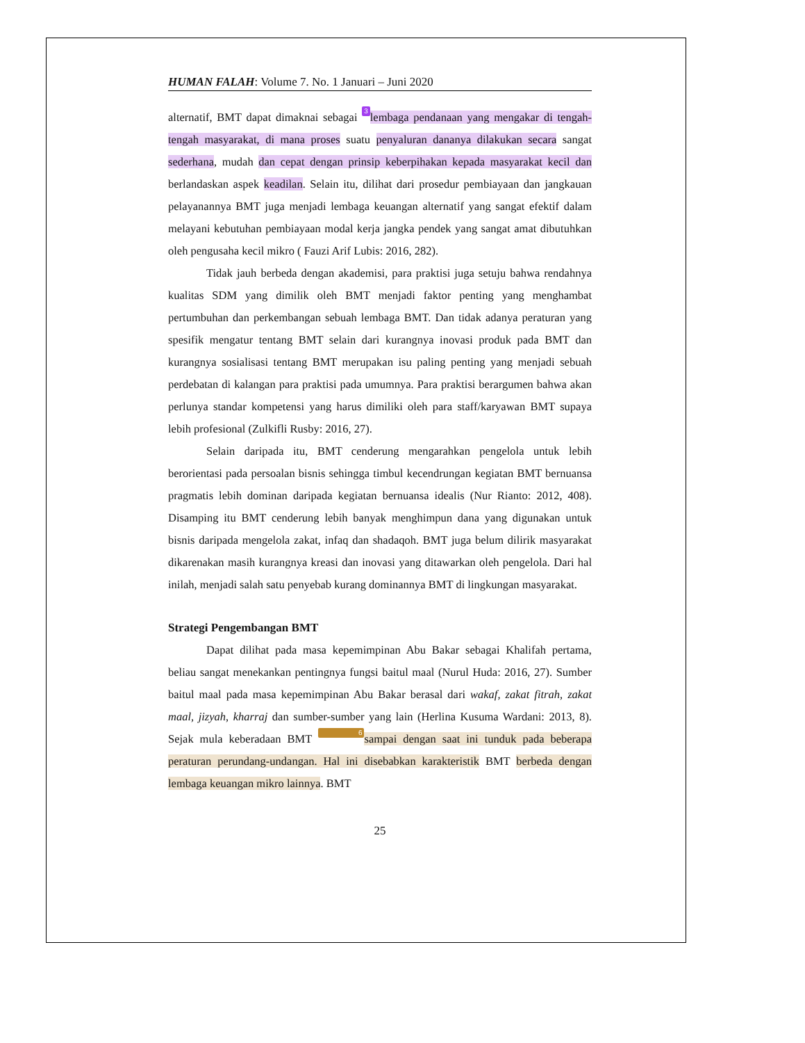HUMAN FALAH: Volume 7. No. 1 Januari – Juni 2020
alternatif, BMT dapat dimaknai sebagai 3 lembaga pendanaan yang mengakar di tengah-tengah masyarakat, di mana proses suatu penyaluran dananya dilakukan secara sangat sederhana, mudah dan cepat dengan prinsip keberpihakan kepada masyarakat kecil dan berlandaskan aspek keadilan. Selain itu, dilihat dari prosedur pembiayaan dan jangkauan pelayanannya BMT juga menjadi lembaga keuangan alternatif yang sangat efektif dalam melayani kebutuhan pembiayaan modal kerja jangka pendek yang sangat amat dibutuhkan oleh pengusaha kecil mikro ( Fauzi Arif Lubis: 2016, 282).
Tidak jauh berbeda dengan akademisi, para praktisi juga setuju bahwa rendahnya kualitas SDM yang dimilik oleh BMT menjadi faktor penting yang menghambat pertumbuhan dan perkembangan sebuah lembaga BMT. Dan tidak adanya peraturan yang spesifik mengatur tentang BMT selain dari kurangnya inovasi produk pada BMT dan kurangnya sosialisasi tentang BMT merupakan isu paling penting yang menjadi sebuah perdebatan di kalangan para praktisi pada umumnya. Para praktisi berargumen bahwa akan perlunya standar kompetensi yang harus dimiliki oleh para staff/karyawan BMT supaya lebih profesional (Zulkifli Rusby: 2016, 27).
Selain daripada itu, BMT cenderung mengarahkan pengelola untuk lebih berorientasi pada persoalan bisnis sehingga timbul kecendrungan kegiatan BMT bernuansa pragmatis lebih dominan daripada kegiatan bernuansa idealis (Nur Rianto: 2012, 408). Disamping itu BMT cenderung lebih banyak menghimpun dana yang digunakan untuk bisnis daripada mengelola zakat, infaq dan shadaqoh. BMT juga belum dilirik masyarakat dikarenakan masih kurangnya kreasi dan inovasi yang ditawarkan oleh pengelola. Dari hal inilah, menjadi salah satu penyebab kurang dominannya BMT di lingkungan masyarakat.
Strategi Pengembangan BMT
Dapat dilihat pada masa kepemimpinan Abu Bakar sebagai Khalifah pertama, beliau sangat menekankan pentingnya fungsi baitul maal (Nurul Huda: 2016, 27). Sumber baitul maal pada masa kepemimpinan Abu Bakar berasal dari wakaf, zakat fitrah, zakat maal, jizyah, kharraj dan sumber-sumber yang lain (Herlina Kusuma Wardani: 2013, 8). Sejak mula keberadaan BMT 6 sampai dengan saat ini tunduk pada beberapa peraturan perundang-undangan. Hal ini disebabkan karakteristik BMT berbeda dengan lembaga keuangan mikro lainnya. BMT
25